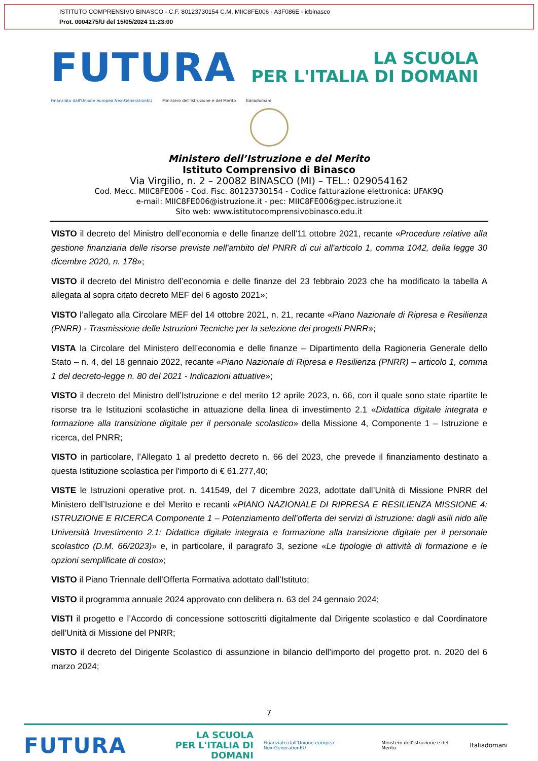ISTITUTO COMPRENSIVO BINASCO - C.F. 80123730154 C.M. MIIC8FE006 - A3F086E - icbinasco
Prot. 0004275/U del 15/05/2024 11:23:00
FUTURA
LA SCUOLA
PER L'ITALIA DI DOMANI
Finanziato dall'Unione europea NextGenerationEU Ministero dell'Istruzione e del Merito Italiadomani
Ministero dell’Istruzione e del Merito
Istituto Comprensivo di Binasco
Via Virgilio, n. 2 – 20082 BINASCO (MI) – TEL.: 029054162
Cod. Mecc. MIIC8FE006 - Cod. Fisc. 80123730154 - Codice fatturazione elettronica: UFAK9Q
e-mail: MIIC8FE006@istruzione.it - pec: MIIC8FE006@pec.istruzione.it
Sito web: www.istitutocomprensivobinasco.edu.it
VISTO il decreto del Ministro dell’economia e delle finanze dell’11 ottobre 2021, recante «Procedure relative alla gestione finanziaria delle risorse previste nell'ambito del PNRR di cui all'articolo 1, comma 1042, della legge 30 dicembre 2020, n. 178»;
VISTO il decreto del Ministro dell’economia e delle finanze del 23 febbraio 2023 che ha modificato la tabella A allegata al sopra citato decreto MEF del 6 agosto 2021»;
VISTO l’allegato alla Circolare MEF del 14 ottobre 2021, n. 21, recante «Piano Nazionale di Ripresa e Resilienza (PNRR) - Trasmissione delle Istruzioni Tecniche per la selezione dei progetti PNRR»;
VISTA la Circolare del Ministero dell’economia e delle finanze – Dipartimento della Ragioneria Generale dello Stato – n. 4, del 18 gennaio 2022, recante «Piano Nazionale di Ripresa e Resilienza (PNRR) – articolo 1, comma 1 del decreto-legge n. 80 del 2021 - Indicazioni attuative»;
VISTO il decreto del Ministro dell’Istruzione e del merito 12 aprile 2023, n. 66, con il quale sono state ripartite le risorse tra le Istituzioni scolastiche in attuazione della linea di investimento 2.1 «Didattica digitale integrata e formazione alla transizione digitale per il personale scolastico» della Missione 4, Componente 1 – Istruzione e ricerca, del PNRR;
VISTO in particolare, l’Allegato 1 al predetto decreto n. 66 del 2023, che prevede il finanziamento destinato a questa Istituzione scolastica per l’importo di € 61.277,40;
VISTE le Istruzioni operative prot. n. 141549, del 7 dicembre 2023, adottate dall’Unità di Missione PNRR del Ministero dell’Istruzione e del Merito e recanti «PIANO NAZIONALE DI RIPRESA E RESILIENZA MISSIONE 4: ISTRUZIONE E RICERCA Componente 1 – Potenziamento dell’offerta dei servizi di istruzione: dagli asili nido alle Università Investimento 2.1: Didattica digitale integrata e formazione alla transizione digitale per il personale scolastico (D.M. 66/2023)» e, in particolare, il paragrafo 3, sezione «Le tipologie di attività di formazione e le opzioni semplificate di costo»;
VISTO il Piano Triennale dell’Offerta Formativa adottato dall’Istituto;
VISTO il programma annuale 2024 approvato con delibera n. 63 del 24 gennaio 2024;
VISTI il progetto e l’Accordo di concessione sottoscritti digitalmente dal Dirigente scolastico e dal Coordinatore dell’Unità di Missione del PNRR;
VISTO il decreto del Dirigente Scolastico di assunzione in bilancio dell’importo del progetto prot. n. 2020 del 6 marzo 2024;
7
FUTURA
LA SCUOLA
PER L'ITALIA DI DOMANI
Finanziato dall'Unione europea NextGenerationEU Ministero dell'Istruzione e del Merito Italiadomani